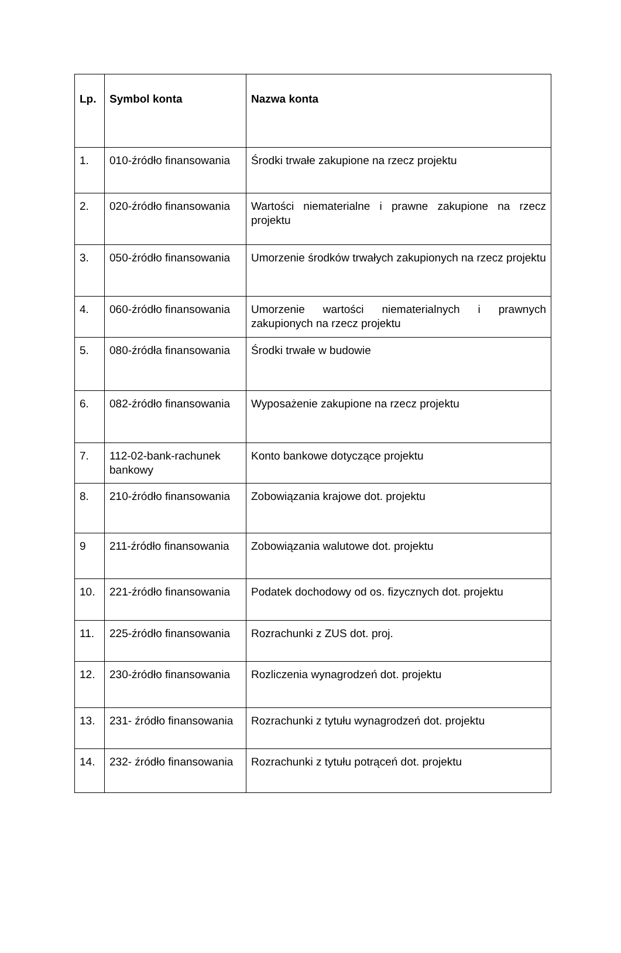| Lp. | Symbol konta | Nazwa konta |
| --- | --- | --- |
| 1. | 010-źródło finansowania | Środki trwałe zakupione na rzecz projektu |
| 2. | 020-źródło finansowania | Wartości niematerialne i prawne zakupione na rzecz projektu |
| 3. | 050-źródło finansowania | Umorzenie środków trwałych zakupionych na rzecz projektu |
| 4. | 060-źródło finansowania | Umorzenie wartości niematerialnych i prawnych zakupionych na rzecz projektu |
| 5. | 080-źródła finansowania | Środki trwałe w budowie |
| 6. | 082-źródło finansowania | Wyposażenie zakupione na rzecz projektu |
| 7. | 112-02-bank-rachunek bankowy | Konto bankowe dotyczące projektu |
| 8. | 210-źródło finansowania | Zobowiązania krajowe dot. projektu |
| 9 | 211-źródło finansowania | Zobowiązania walutowe dot. projektu |
| 10. | 221-źródło finansowania | Podatek dochodowy od os. fizycznych dot. projektu |
| 11. | 225-źródło finansowania | Rozrachunki z ZUS dot. proj. |
| 12. | 230-źródło finansowania | Rozliczenia wynagrodzeń dot. projektu |
| 13. | 231- źródło finansowania | Rozrachunki z tytułu wynagrodzeń dot. projektu |
| 14. | 232- źródło finansowania | Rozrachunki z tytułu potrąceń dot. projektu |